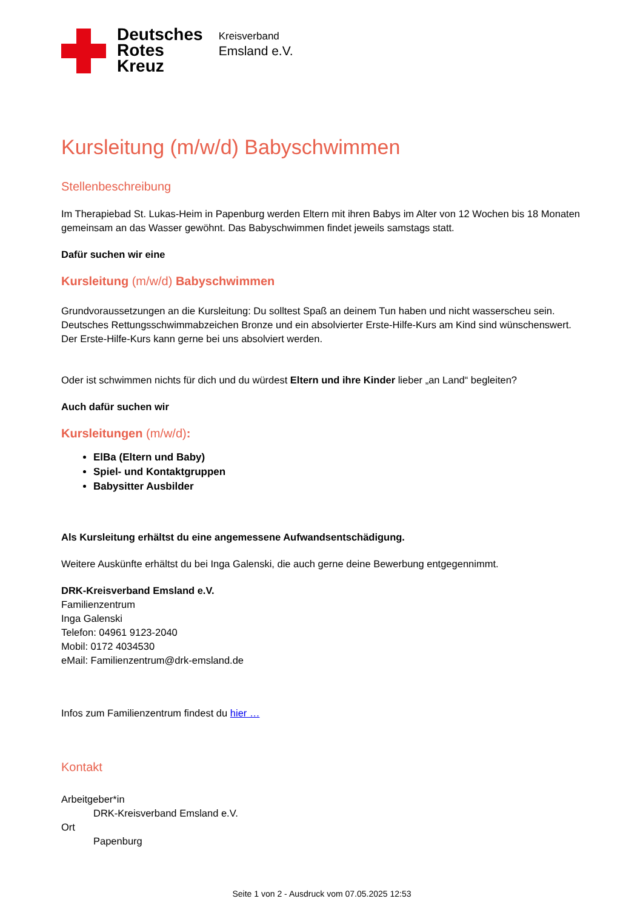Deutsches
Rotes
Kreuz
Kreisverband
Emsland e.V.
Kursleitung (m/w/d) Babyschwimmen
Stellenbeschreibung
Im Therapiebad St. Lukas-Heim in Papenburg werden Eltern mit ihren Babys im Alter von 12 Wochen bis 18 Monaten gemeinsam an das Wasser gewöhnt. Das Babyschwimmen findet jeweils samstags statt.
Dafür suchen wir eine
Kursleitung (m/w/d) Babyschwimmen
Grundvoraussetzungen an die Kursleitung: Du solltest Spaß an deinem Tun haben und nicht wasserscheu sein. Deutsches Rettungsschwimmabzeichen Bronze und ein absolvierter Erste-Hilfe-Kurs am Kind sind wünschenswert. Der Erste-Hilfe-Kurs kann gerne bei uns absolviert werden.
Oder ist schwimmen nichts für dich und du würdest Eltern und ihre Kinder lieber „an Land“ begleiten?
Auch dafür suchen wir
Kursleitungen (m/w/d):
ElBa (Eltern und Baby)
Spiel- und Kontaktgruppen
Babysitter Ausbilder
Als Kursleitung erhältst du eine angemessene Aufwandsentschädigung.
Weitere Auskünfte erhältst du bei Inga Galenski, die auch gerne deine Bewerbung entgegennimmt.
DRK-Kreisverband Emsland e.V.
Familienzentrum
Inga Galenski
Telefon: 04961 9123-2040
Mobil: 0172 4034530
eMail: Familienzentrum@drk-emsland.de
Infos zum Familienzentrum findest du hier …
Kontakt
Arbeitgeber*in
DRK-Kreisverband Emsland e.V.
Ort
Papenburg
Seite 1 von 2 - Ausdruck vom 07.05.2025 12:53